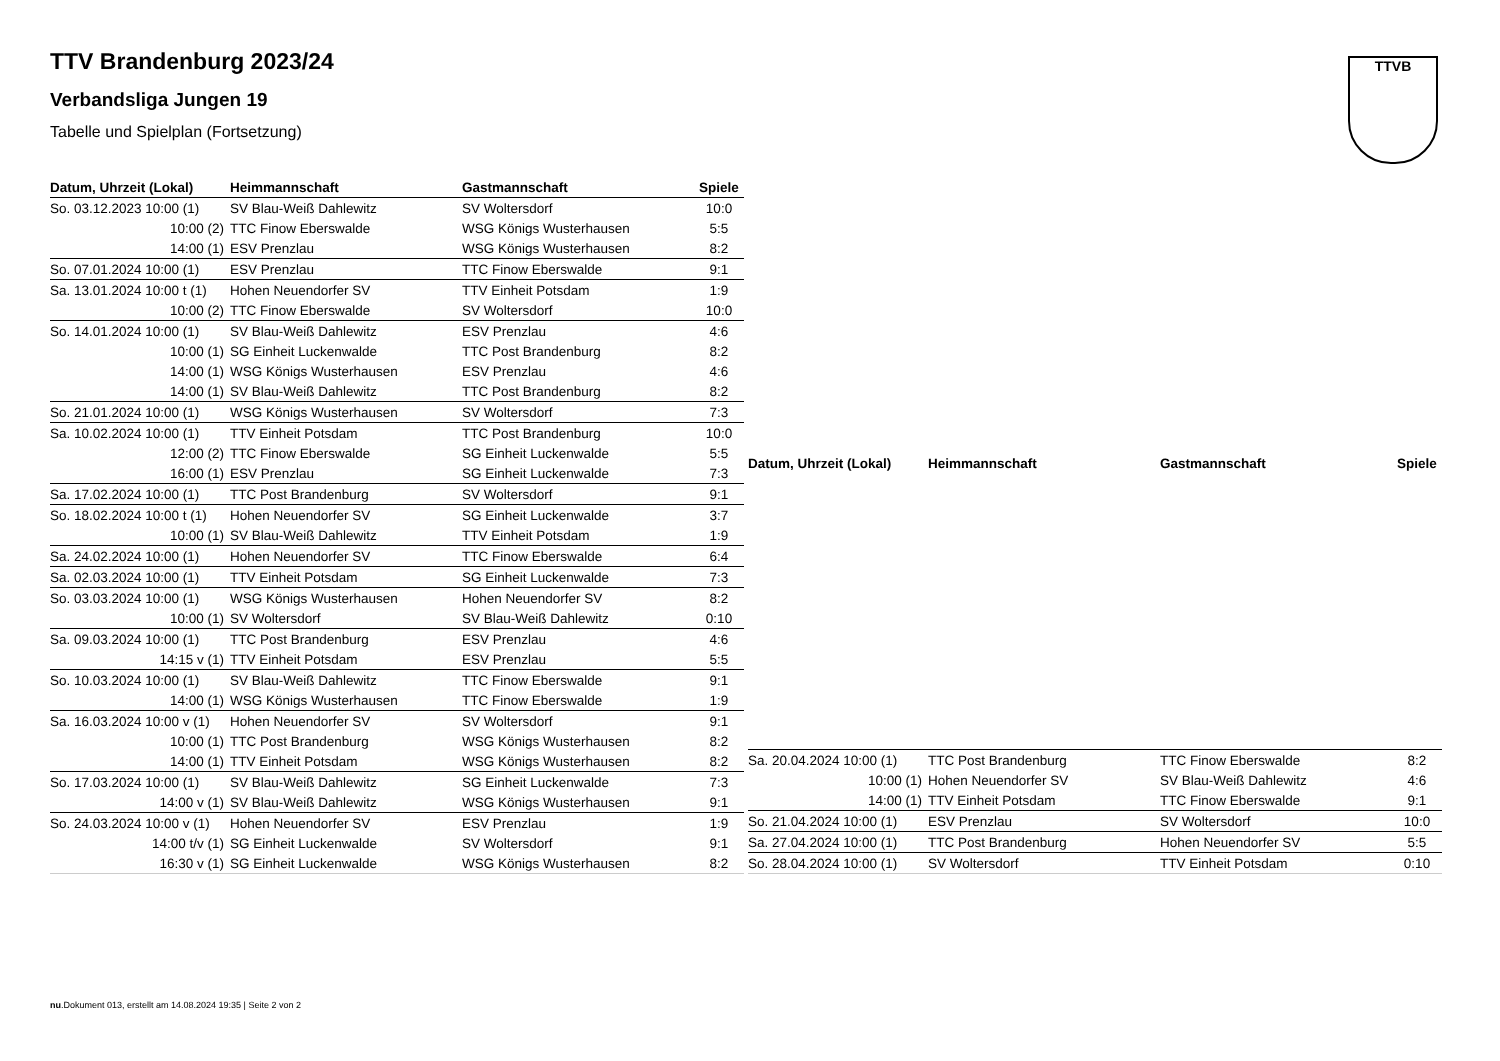TTV Brandenburg 2023/24
Verbandsliga Jungen 19
Tabelle und Spielplan (Fortsetzung)
TTVB
| Datum, Uhrzeit (Lokal) | Heimmannschaft | Gastmannschaft | Spiele |
| --- | --- | --- | --- |
| So. 03.12.2023 10:00 (1) | SV Blau-Weiß Dahlewitz | SV Woltersdorf | 10:0 |
| 10:00 (2) | TTC Finow Eberswalde | WSG Königs Wusterhausen | 5:5 |
| 14:00 (1) | ESV Prenzlau | WSG Königs Wusterhausen | 8:2 |
| So. 07.01.2024 10:00 (1) | ESV Prenzlau | TTC Finow Eberswalde | 9:1 |
| Sa. 13.01.2024 10:00 t (1) | Hohen Neuendorfer SV | TTV Einheit Potsdam | 1:9 |
| 10:00 (2) | TTC Finow Eberswalde | SV Woltersdorf | 10:0 |
| So. 14.01.2024 10:00 (1) | SV Blau-Weiß Dahlewitz | ESV Prenzlau | 4:6 |
| 10:00 (1) | SG Einheit Luckenwalde | TTC Post Brandenburg | 8:2 |
| 14:00 (1) | WSG Königs Wusterhausen | ESV Prenzlau | 4:6 |
| 14:00 (1) | SV Blau-Weiß Dahlewitz | TTC Post Brandenburg | 8:2 |
| So. 21.01.2024 10:00 (1) | WSG Königs Wusterhausen | SV Woltersdorf | 7:3 |
| Sa. 10.02.2024 10:00 (1) | TTV Einheit Potsdam | TTC Post Brandenburg | 10:0 |
| 12:00 (2) | TTC Finow Eberswalde | SG Einheit Luckenwalde | 5:5 |
| 16:00 (1) | ESV Prenzlau | SG Einheit Luckenwalde | 7:3 |
| Sa. 17.02.2024 10:00 (1) | TTC Post Brandenburg | SV Woltersdorf | 9:1 |
| So. 18.02.2024 10:00 t (1) | Hohen Neuendorfer SV | SG Einheit Luckenwalde | 3:7 |
| 10:00 (1) | SV Blau-Weiß Dahlewitz | TTV Einheit Potsdam | 1:9 |
| Sa. 24.02.2024 10:00 (1) | Hohen Neuendorfer SV | TTC Finow Eberswalde | 6:4 |
| Sa. 02.03.2024 10:00 (1) | TTV Einheit Potsdam | SG Einheit Luckenwalde | 7:3 |
| So. 03.03.2024 10:00 (1) | WSG Königs Wusterhausen | Hohen Neuendorfer SV | 8:2 |
| 10:00 (1) | SV Woltersdorf | SV Blau-Weiß Dahlewitz | 0:10 |
| Sa. 09.03.2024 10:00 (1) | TTC Post Brandenburg | ESV Prenzlau | 4:6 |
| 14:15 v (1) | TTV Einheit Potsdam | ESV Prenzlau | 5:5 |
| So. 10.03.2024 10:00 (1) | SV Blau-Weiß Dahlewitz | TTC Finow Eberswalde | 9:1 |
| 14:00 (1) | WSG Königs Wusterhausen | TTC Finow Eberswalde | 1:9 |
| Sa. 16.03.2024 10:00 v (1) | Hohen Neuendorfer SV | SV Woltersdorf | 9:1 |
| 10:00 (1) | TTC Post Brandenburg | WSG Königs Wusterhausen | 8:2 |
| 14:00 (1) | TTV Einheit Potsdam | WSG Königs Wusterhausen | 8:2 |
| So. 17.03.2024 10:00 (1) | SV Blau-Weiß Dahlewitz | SG Einheit Luckenwalde | 7:3 |
| 14:00 v (1) | SV Blau-Weiß Dahlewitz | WSG Königs Wusterhausen | 9:1 |
| So. 24.03.2024 10:00 v (1) | Hohen Neuendorfer SV | ESV Prenzlau | 1:9 |
| 14:00 t/v (1) | SG Einheit Luckenwalde | SV Woltersdorf | 9:1 |
| 16:30 v (1) | SG Einheit Luckenwalde | WSG Königs Wusterhausen | 8:2 |
| Datum, Uhrzeit (Lokal) | Heimmannschaft | Gastmannschaft | Spiele |
| --- | --- | --- | --- |
| Sa. 20.04.2024 10:00 (1) | TTC Post Brandenburg | TTC Finow Eberswalde | 8:2 |
| 10:00 (1) | Hohen Neuendorfer SV | SV Blau-Weiß Dahlewitz | 4:6 |
| 14:00 (1) | TTV Einheit Potsdam | TTC Finow Eberswalde | 9:1 |
| So. 21.04.2024 10:00 (1) | ESV Prenzlau | SV Woltersdorf | 10:0 |
| Sa. 27.04.2024 10:00 (1) | TTC Post Brandenburg | Hohen Neuendorfer SV | 5:5 |
| So. 28.04.2024 10:00 (1) | SV Woltersdorf | TTV Einheit Potsdam | 0:10 |
nu.Dokument 013, erstellt am 14.08.2024 19:35 | Seite 2 von 2